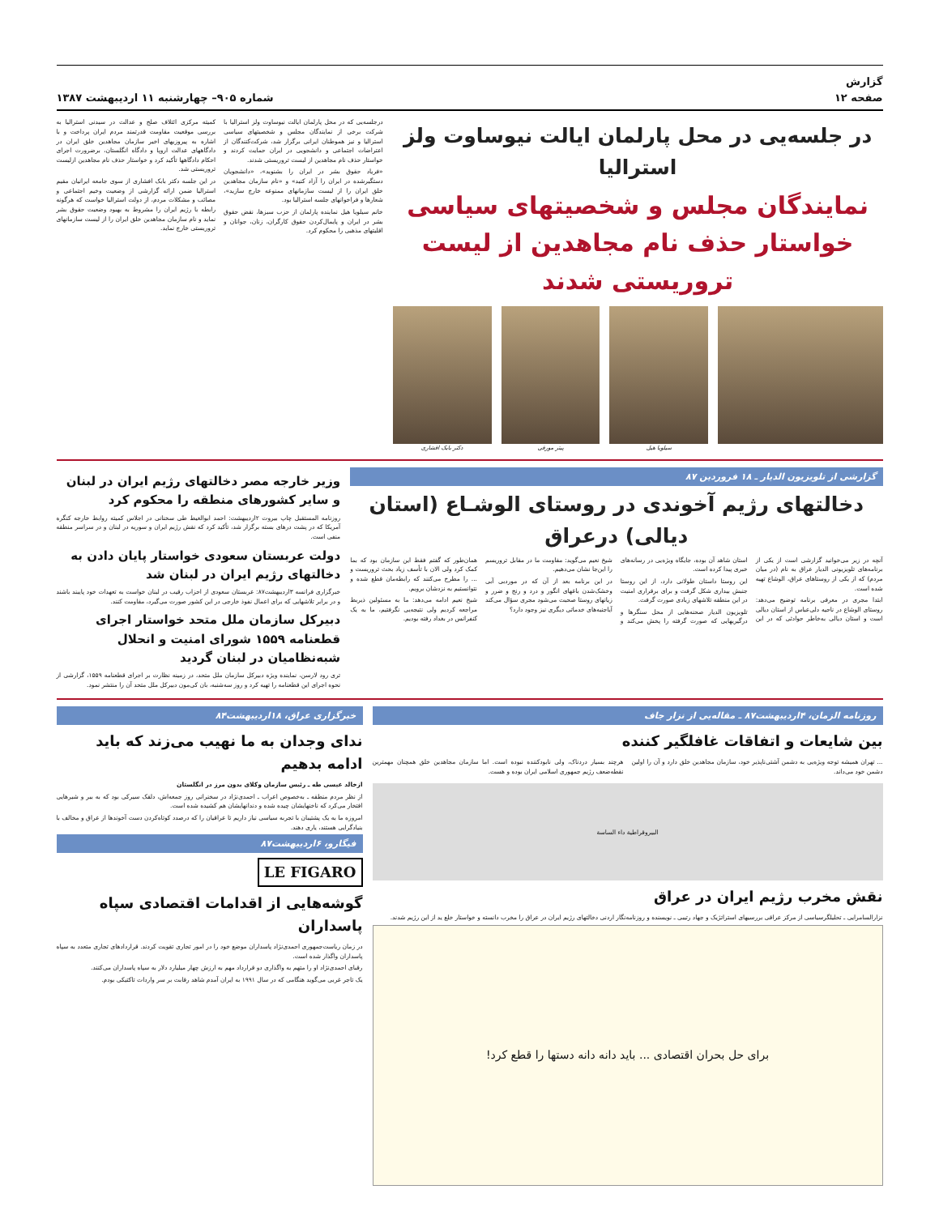گزارش
صفحه ۱۲
شماره ۹۰۵– چهارشنبه ۱۱ اردیبهشت ۱۳۸۷
در جلسه‌یی در محل پارلمان ایالت نیوساوت ولز استرالیا
نمایندگان مجلس و شخصیتهای سیاسی خواستار حذف نام مجاهدین از لیست تروریستی شدند
سیلویا هیل پیتر مورفی دکتر بابک افشاری
درجلسه‌یی که در محل پارلمان ایالت نیوساوت ولز استرالیا با شرکت برخی از نمایندگان مجلس و شخصیتهای سیاسی استرالیا و نیز هموطنان ایرانی برگزار شد، شرکت‌کنندگان از اعتراضات اجتماعی و دانشجویی در ایران حمایت کردند و خواستار حذف نام مجاهدین از لیست تروریستی شدند.
«فریاد حقوق بشر در ایران را بشنوید»، «دانشجویان دستگیرشده در ایران را آزاد کنید» و «نام سازمان مجاهدین خلق ایران را از لیست سازمانهای ممنوعه خارج سازید»، شعارها و فراخوانهای جلسه استرالیا بود.
خانم سیلویا هیل نماینده پارلمان از حزب سبزها، نقض حقوق بشر در ایران و پایمال‌کردن حقوق کارگران، زنان، جوانان و اقلیتهای مذهبی را محکوم کرد.
کمیته مرکزی ائتلاف صلح و عدالت در سیدنی استرالیا به بررسی موقعیت مقاومت قدرتمند مردم ایران پرداخت و با اشاره به پیروزیهای اخیر سازمان مجاهدین خلق ایران در دادگاههای عدالت اروپا و دادگاه انگلستان، برضرورت اجرای احکام دادگاهها تأکید کرد و خواستار حذف نام مجاهدین ازلیست تروریستی شد.
در این جلسه دکتر بابک افشاری از سوی جامعه ایرانیان مقیم استرالیا ضمن ارائه گزارشی از وضعیت وخیم اجتماعی و مصائب و مشکلات مردم، از دولت استرالیا خواست که هرگونه رابطه با رژیم ایران را مشروط به بهبود وضعیت حقوق بشر نماید و نام سازمان مجاهدین خلق ایران را از لیست سازمانهای تروریستی خارج نماید.
گزارشی از تلویزیون الدیار ـ ۱۸ فروردین ۸۷
دخالتهای رژیم آخوندی در روستای الوشـاع (استان دیالی) درعراق
آنچه در زیر می‌خوانید گزارشی است از یکی از برنامه‌های تلویزیونی الدیار عراق به نام (در میان مردم) که از یکی از روستاهای عراق، الوشاع تهیه شده است.
ابتدا مجری در معرفی برنامه توضیح می‌دهد: روستای الوشاع در ناحیه دلی‌عباس از استان دیالی است و استان دیالی به‌خاطر حوادثی که در این استان شاهد آن بوده، جایگاه ویژه‌یی در رسانه‌های خبری پیدا کرده است.
این روستا داستان طولانی دارد، از این روستا جنبش بیداری شکل گرفت و برای برقراری امنیت در این منطقه تلاشهای زیادی صورت گرفت.
تلویزیون الدیار صحنه‌هایی از محل سنگرها و درگیریهایی که صورت گرفته را پخش می‌کند و شیخ نعیم می‌گوید: مقاومت ما در مقابل تروریسم را این‌جا نشان می‌دهیم.
در این برنامه بعد از آن که در موردبی آبی وخشک‌شدن باغهای انگور و درد و رنج و ضرر و زیانهای روستا صحبت می‌شود مجری سؤال می‌کند آیاجنبه‌های خدماتی دیگری نیز وجود دارد؟
همان‌طور که گفتم فقط این سازمان بود که بما کمک کرد ولی الان با تأسف زیاد بحث تروریست و ... را مطرح می‌کنند که رابطه‌مان قطع شده و نتوانستیم به نزدشان برویم.
شیخ نعیم ادامه می‌دهد: ما به مسئولین ذیربط مراجعه کردیم ولی نتیجه‌یی نگرفتیم، ما به یک کنفرانس در بغداد رفته بودیم.
وزیر خارجه مصر دخالتهای رژیم ایران در لبنان و سایر کشورهای منطقه را محکوم کرد
روزنامه المستقبل چاپ بیروت ۲اردیبهشت: احمد ابوالغیط طی سخنانی در اجلاس کمیته روابط خارجه کنگره آمریکا که در پشت درهای بسته برگزار شد، تأکید کرد که نقش رژیم ایران و سوریه در لبنان و در سراسر منطقه منفی است.
دولت عربستان سعودی خواستار پایان دادن به دخالتهای رژیم ایران در لبنان شد
خبرگزاری فرانسه ۳اردیبهشت۸۷: عربستان سعودی از احزاب رقیب در لبنان خواست به تعهدات خود پایبند باشند و در برابر تلاشهایی که برای اعمال نفوذ خارجی در این کشور صورت می‌گیرد، مقاومت کنند.
دبیرکل سازمان ملل متحد خواستار اجرای قطعنامه ۱۵۵۹ شورای امنیت و انحلال شبه‌نظامیان در لبنان گردید
تری رود لارسن، نماینده ویژه دبیرکل سازمان ملل متحد، در زمینه نظارت بر اجرای قطعنامه ۱۵۵۹، گزارشی از نحوه اجرای این قطعنامه را تهیه کرد و روز سه‌شنبه، بان کی‌مون دبیرکل ملل متحد آن را منتشر نمود.
روزنامه الزمان، ۴اردیبهشت۸۷ ـ مقاله‌یی از نزار جاف
بین شایعات و اتفاقات غافلگیر کننده
... تهران همیشه توجه ویژه‌یی به دشمن آشتی‌ناپذیر خود، سازمان مجاهدین خلق دارد و آن را اولین دشمن خود می‌داند.
هرچند بسیار دردناک، ولی نابودکننده نبوده است. اما سازمان مجاهدین خلق همچنان مهمترین نقطه‌ضعف رژیم جمهوری اسلامی ایران بوده و هست.
البیروقراطیة داء الساسة
نقش مخرب رژیم ایران در عراق
نزارالسامرایی ـ تحلیلگرسیاسی از مرکز عراقی بررسیهای استراتژیک و جهاد رتیبی ـ نویسنده و روزنامه‌نگار اردنی دخالتهای رژیم ایران در عراق را مخرب دانسته و خواستار خلع ید از این رژیم شدند.
برای حل بحران اقتصادی ... باید دانه دانه دستها را قطع کرد!
خبرگزاری عراق، ۱۸اردیبهشت۸۴
ندای وجدان به ما نهیب می‌زند که باید ادامه بدهیم
ازخالد عیسی طه ـ رئیس سازمان وکلای بدون مرز در انگلستان
از نظر مردم منطقه ـ به‌خصوص اعراب ـ احمدی‌نژاد در سخنرانی روز جمعه‌اش، دلقک سیرکی بود که به ببر و شیرهایی افتخار می‌کرد که ناخنهایشان چیده شده و دندانهایشان هم کشیده شده است.
امروزه ما به یک پشتیبان با تجربه سیاسی نیاز داریم تا عراقیان را که درصدد کوتاه‌کردن دست آخوندها از عراق و مخالف با بنیادگرایی هستند، یاری دهند.
فیگارو، ۶اردیبهشت۸۷
LE FIGARO
گوشه‌هایی از اقدامات اقتصادی سپاه پاسداران
در زمان ریاست‌جمهوری احمدی‌نژاد پاسداران موضع خود را در امور تجاری تقویت کردند. قراردادهای تجاری متعدد به سپاه پاسداران واگذار شده است.
رقبای احمدی‌نژاد او را متهم به واگذاری دو قرارداد مهم به ارزش چهار میلیارد دلار به سپاه پاسداران می‌کنند.
یک تاجر غربی می‌گوید هنگامی که در سال ۱۹۹۱ به ایران آمدم شاهد رقابت بر سر واردات تاکتیکی بودم.